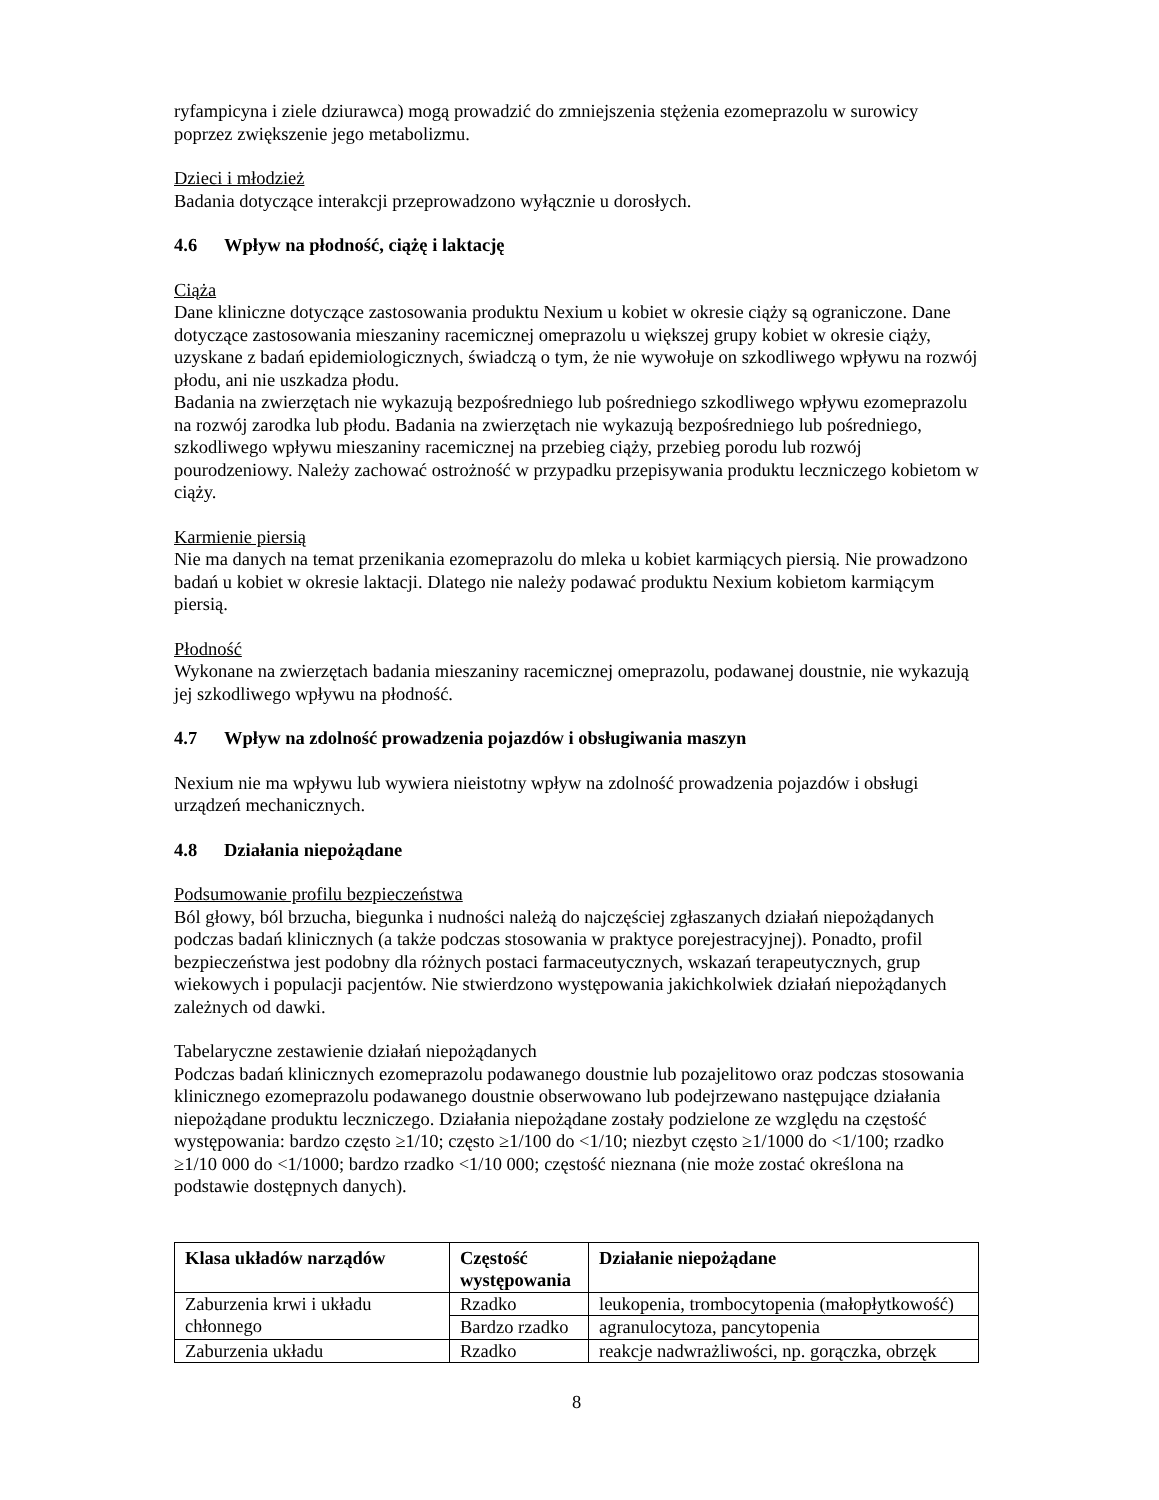ryfampicyna i ziele dziurawca) mogą prowadzić do zmniejszenia stężenia ezomeprazolu w surowicy poprzez zwiększenie jego metabolizmu.
Dzieci i młodzież
Badania dotyczące interakcji przeprowadzono wyłącznie u dorosłych.
4.6 Wpływ na płodność, ciążę i laktację
Ciąża
Dane kliniczne dotyczące zastosowania produktu Nexium u kobiet w okresie ciąży są ograniczone. Dane dotyczące zastosowania mieszaniny racemicznej omeprazolu u większej grupy kobiet w okresie ciąży, uzyskane z badań epidemiologicznych, świadczą o tym, że nie wywołuje on szkodliwego wpływu na rozwój płodu, ani nie uszkadza płodu.
Badania na zwierzętach nie wykazują bezpośredniego lub pośredniego szkodliwego wpływu ezomeprazolu na rozwój zarodka lub płodu. Badania na zwierzętach nie wykazują bezpośredniego lub pośredniego, szkodliwego wpływu mieszaniny racemicznej na przebieg ciąży, przebieg porodu lub rozwój pourodzeniowy. Należy zachować ostrożność w przypadku przepisywania produktu leczniczego kobietom w ciąży.
Karmienie piersią
Nie ma danych na temat przenikania ezomeprazolu do mleka u kobiet karmiących piersią. Nie prowadzono badań u kobiet w okresie laktacji. Dlatego nie należy podawać produktu Nexium kobietom karmiącym piersią.
Płodność
Wykonane na zwierzętach badania mieszaniny racemicznej omeprazolu, podawanej doustnie, nie wykazują jej szkodliwego wpływu na płodność.
4.7 Wpływ na zdolność prowadzenia pojazdów i obsługiwania maszyn
Nexium nie ma wpływu lub wywiera nieistotny wpływ na zdolność prowadzenia pojazdów i obsługi urządzeń mechanicznych.
4.8 Działania niepożądane
Podsumowanie profilu bezpieczeństwa
Ból głowy, ból brzucha, biegunka i nudności należą do najczęściej zgłaszanych działań niepożądanych podczas badań klinicznych (a także podczas stosowania w praktyce porejestracyjnej). Ponadto, profil bezpieczeństwa jest podobny dla różnych postaci farmaceutycznych, wskazań terapeutycznych, grup wiekowych i populacji pacjentów. Nie stwierdzono występowania jakichkolwiek działań niepożądanych zależnych od dawki.
Tabelaryczne zestawienie działań niepożądanych
Podczas badań klinicznych ezomeprazolu podawanego doustnie lub pozajelitowo oraz podczas stosowania klinicznego ezomeprazolu podawanego doustnie obserwowano lub podejrzewano następujące działania niepożądane produktu leczniczego. Działania niepożądane zostały podzielone ze względu na częstość występowania: bardzo często ≥1/10; często ≥1/100 do <1/10; niezbyt często ≥1/1000 do <1/100; rzadko ≥1/10 000 do <1/1000; bardzo rzadko <1/10 000; częstość nieznana (nie może zostać określona na podstawie dostępnych danych).
| Klasa układów narządów | Częstość występowania | Działanie niepożądane |
| --- | --- | --- |
| Zaburzenia krwi i układu chłonnego | Rzadko | leukopenia, trombocytopenia (małopłytkowość) |
| | Bardzo rzadko | agranulocytoza, pancytopenia |
| Zaburzenia układu | Rzadko | reakcje nadwrażliwości, np. gorączka, obrzęk |
8